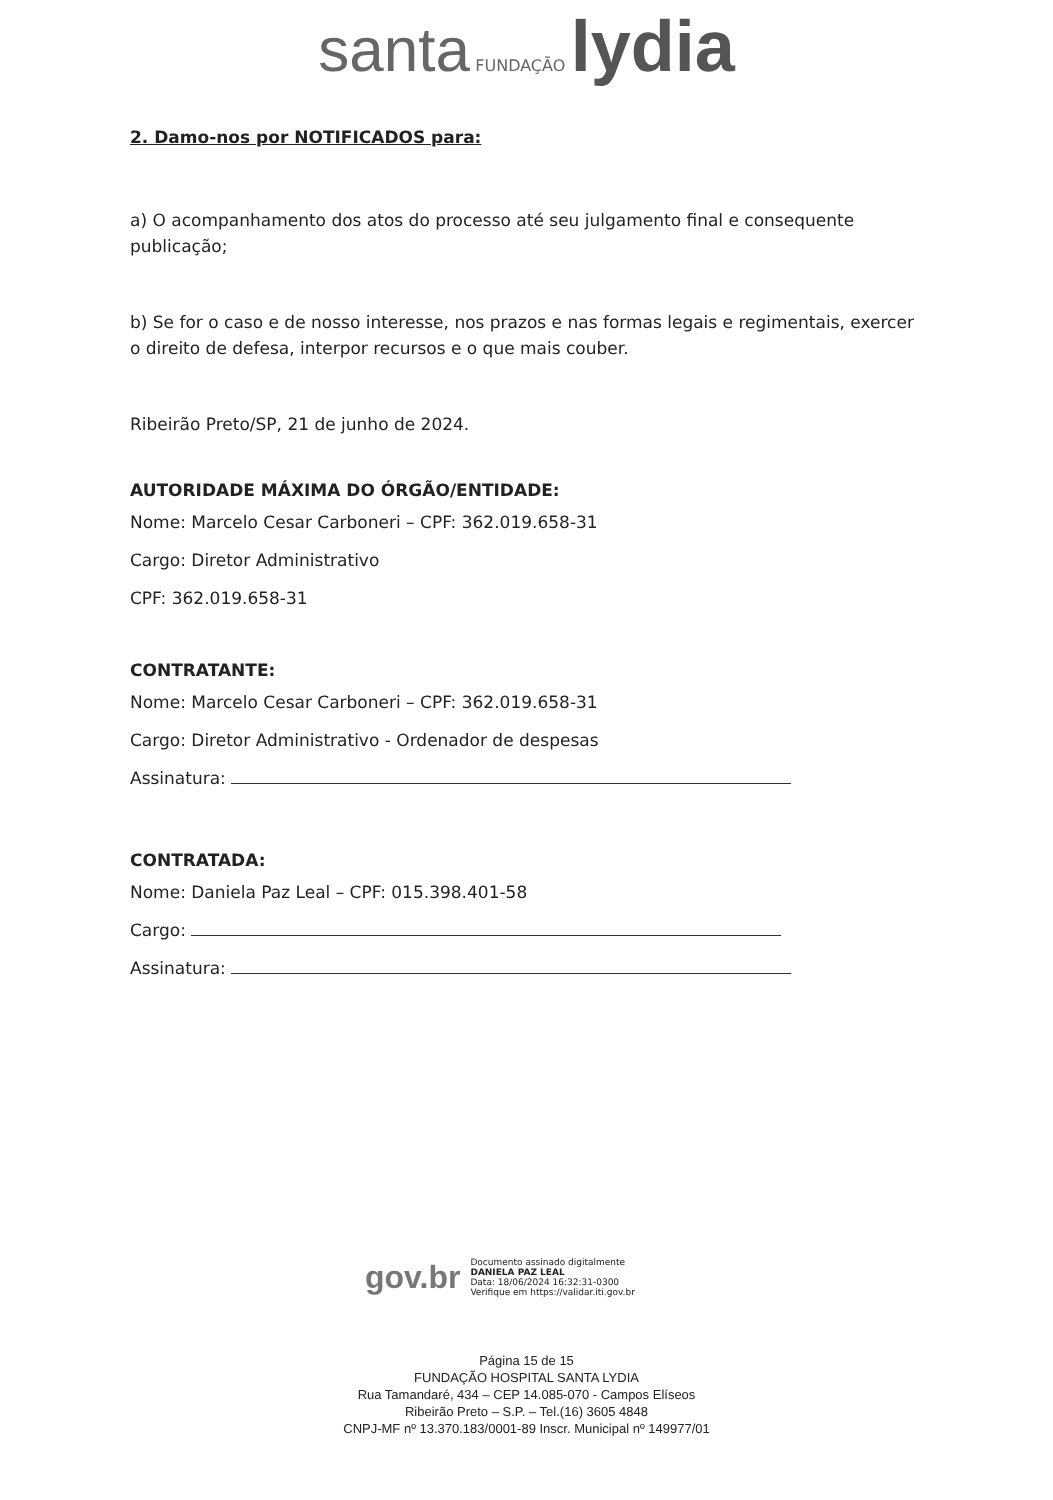santa FUNDAÇÃO lydia
2. Damo-nos por NOTIFICADOS para:
a) O acompanhamento dos atos do processo até seu julgamento final e consequente publicação;
b) Se for o caso e de nosso interesse, nos prazos e nas formas legais e regimentais, exercer o direito de defesa, interpor recursos e o que mais couber.
Ribeirão Preto/SP, 21 de junho de 2024.
AUTORIDADE MÁXIMA DO ÓRGÃO/ENTIDADE:
Nome: Marcelo Cesar Carboneri – CPF: 362.019.658-31
Cargo: Diretor Administrativo
CPF: 362.019.658-31
CONTRATANTE:
Nome: Marcelo Cesar Carboneri – CPF: 362.019.658-31
Cargo: Diretor Administrativo - Ordenador de despesas
Assinatura:
CONTRATADA:
Nome: Daniela Paz Leal – CPF: 015.398.401-58
Cargo:
Assinatura:
gov.br
Documento assinado digitalmente
DANIELA PAZ LEAL
Data: 18/06/2024 16:32:31-0300
Verifique em https://validar.iti.gov.br
Página 15 de 15
FUNDAÇÃO HOSPITAL SANTA LYDIA
Rua Tamandaré, 434 – CEP 14.085-070 - Campos Elíseos
Ribeirão Preto – S.P. – Tel.(16) 3605 4848
CNPJ-MF nº 13.370.183/0001-89 Inscr. Municipal nº 149977/01